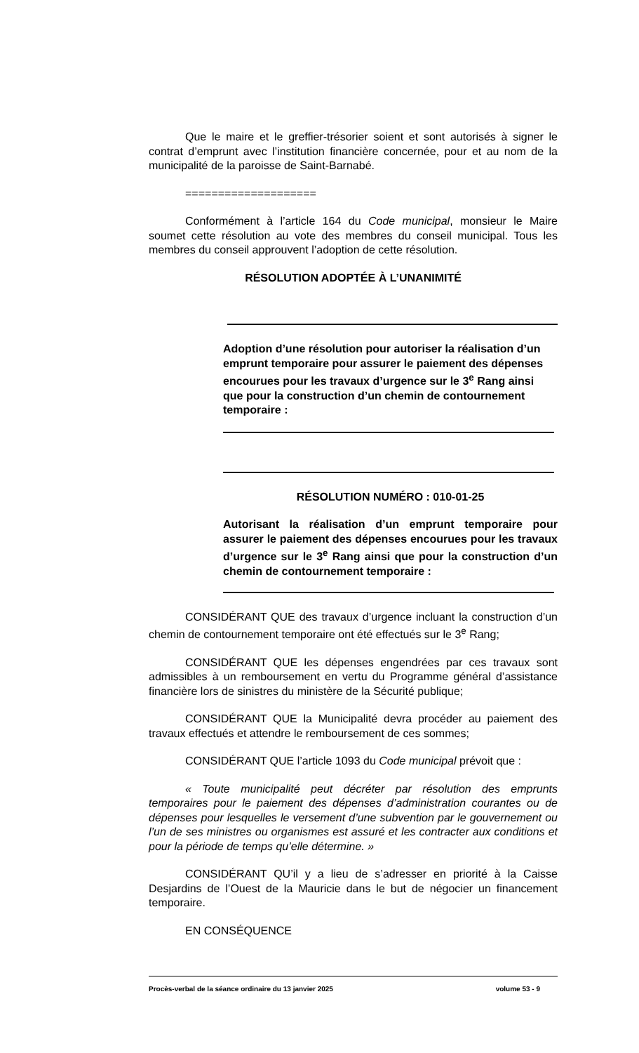Que le maire et le greffier-trésorier soient et sont autorisés à signer le contrat d’emprunt avec l’institution financière concernée, pour et au nom de la municipalité de la paroisse de Saint-Barnabé.
====================
Conformément à l’article 164 du Code municipal, monsieur le Maire soumet cette résolution au vote des membres du conseil municipal. Tous les membres du conseil approuvent l’adoption de cette résolution.
RÉSOLUTION ADOPTÉE À L’UNANIMITÉ
Adoption d’une résolution pour autoriser la réalisation d’un emprunt temporaire pour assurer le paiement des dépenses encourues pour les travaux d’urgence sur le 3<sup>e</sup> Rang ainsi que pour la construction d’un chemin de contournement temporaire :
RÉSOLUTION NUMÉRO : 010-01-25
Autorisant la réalisation d’un emprunt temporaire pour assurer le paiement des dépenses encourues pour les travaux d’urgence sur le 3<sup>e</sup> Rang ainsi que pour la construction d’un chemin de contournement temporaire :
CONSIDÉRANT QUE des travaux d’urgence incluant la construction d’un chemin de contournement temporaire ont été effectués sur le 3<sup>e</sup> Rang;
CONSIDÉRANT QUE les dépenses engendrées par ces travaux sont admissibles à un remboursement en vertu du Programme général d’assistance financière lors de sinistres du ministère de la Sécurité publique;
CONSIDÉRANT QUE la Municipalité devra procéder au paiement des travaux effectués et attendre le remboursement de ces sommes;
CONSIDÉRANT QUE l’article 1093 du Code municipal prévoit que :
« Toute municipalité peut décréter par résolution des emprunts temporaires pour le paiement des dépenses d’administration courantes ou de dépenses pour lesquelles le versement d’une subvention par le gouvernement ou l’un de ses ministres ou organismes est assuré et les contracter aux conditions et pour la période de temps qu’elle détermine. »
CONSIDÉRANT QU’il y a lieu de s’adresser en priorité à la Caisse Desjardins de l’Ouest de la Mauricie dans le but de négocier un financement temporaire.
EN CONSÉQUENCE
Procès-verbal de la séance ordinaire du 13 janvier 2025 volume 53 - 9